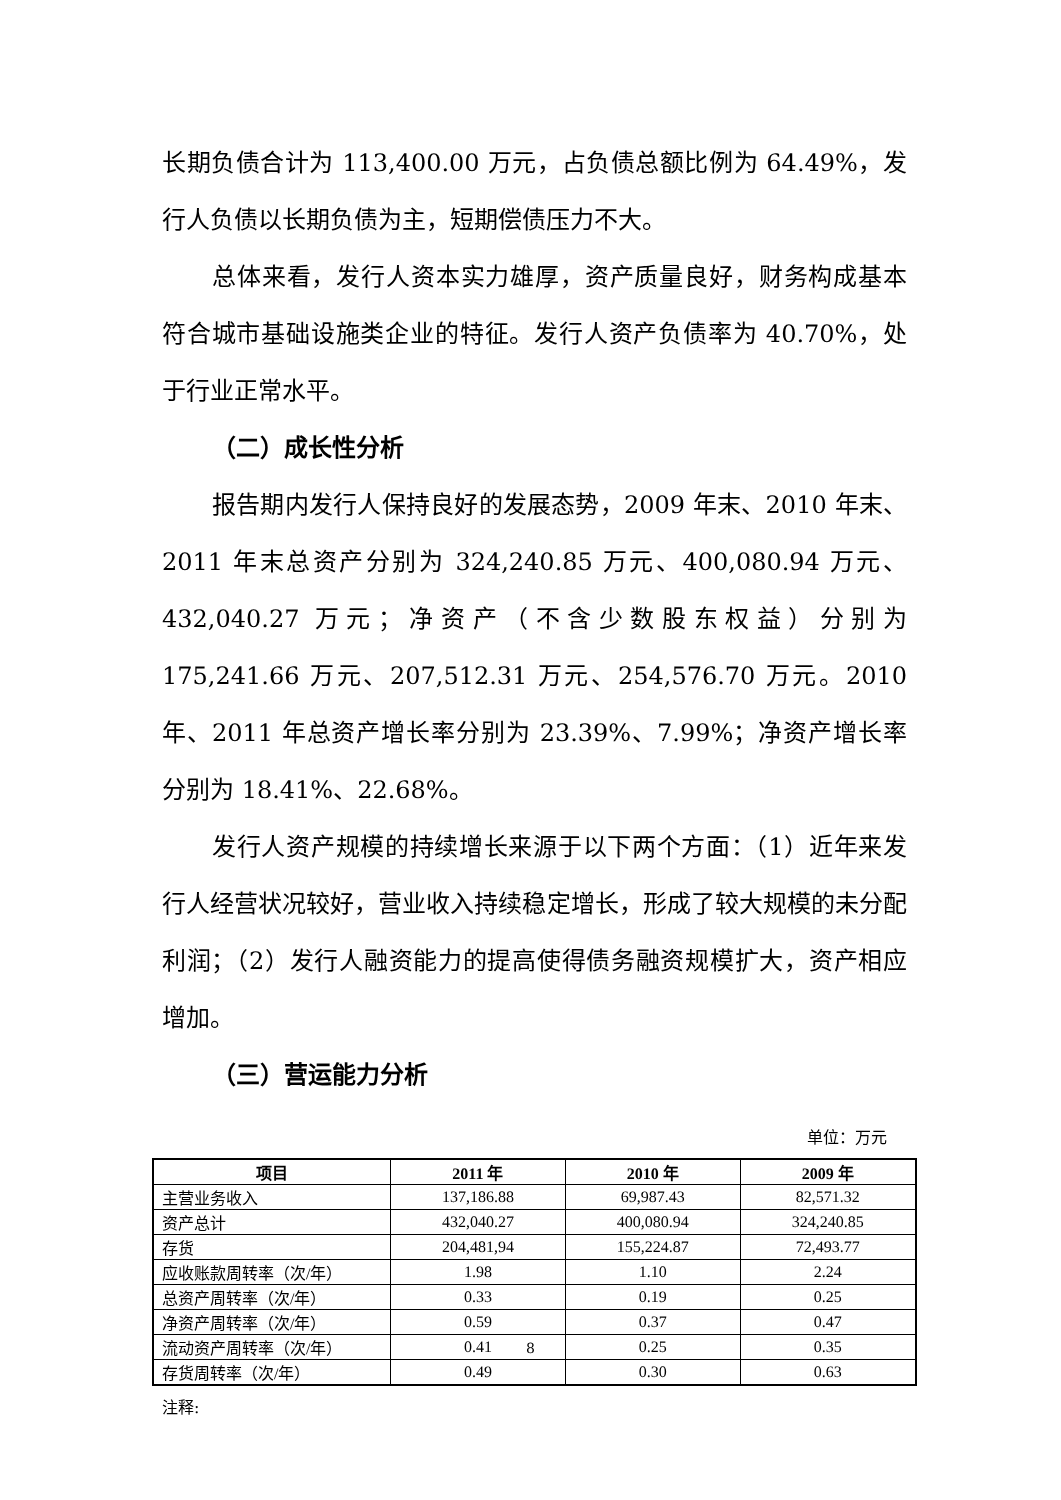长期负债合计为 113,400.00 万元，占负债总额比例为 64.49%，发行人负债以长期负债为主，短期偿债压力不大。
总体来看，发行人资本实力雄厚，资产质量良好，财务构成基本符合城市基础设施类企业的特征。发行人资产负债率为 40.70%，处于行业正常水平。
（二）成长性分析
报告期内发行人保持良好的发展态势，2009 年末、2010 年末、2011 年末总资产分别为 324,240.85 万元、400,080.94 万元、432,040.27 万元；净资产（不含少数股东权益）分别为 175,241.66 万元、207,512.31 万元、254,576.70 万元。2010 年、2011 年总资产增长率分别为 23.39%、7.99%；净资产增长率分别为 18.41%、22.68%。
发行人资产规模的持续增长来源于以下两个方面：（1）近年来发行人经营状况较好，营业收入持续稳定增长，形成了较大规模的未分配利润；（2）发行人融资能力的提高使得债务融资规模扩大，资产相应增加。
（三）营运能力分析
单位：万元
| 项目 | 2011 年 | 2010 年 | 2009 年 |
| --- | --- | --- | --- |
| 主营业务收入 | 137,186.88 | 69,987.43 | 82,571.32 |
| 资产总计 | 432,040.27 | 400,080.94 | 324,240.85 |
| 存货 | 204,481,94 | 155,224.87 | 72,493.77 |
| 应收账款周转率（次/年） | 1.98 | 1.10 | 2.24 |
| 总资产周转率（次/年） | 0.33 | 0.19 | 0.25 |
| 净资产周转率（次/年） | 0.59 | 0.37 | 0.47 |
| 流动资产周转率（次/年） | 0.41 | 0.25 | 0.35 |
| 存货周转率（次/年） | 0.49 | 0.30 | 0.63 |
注释:
8